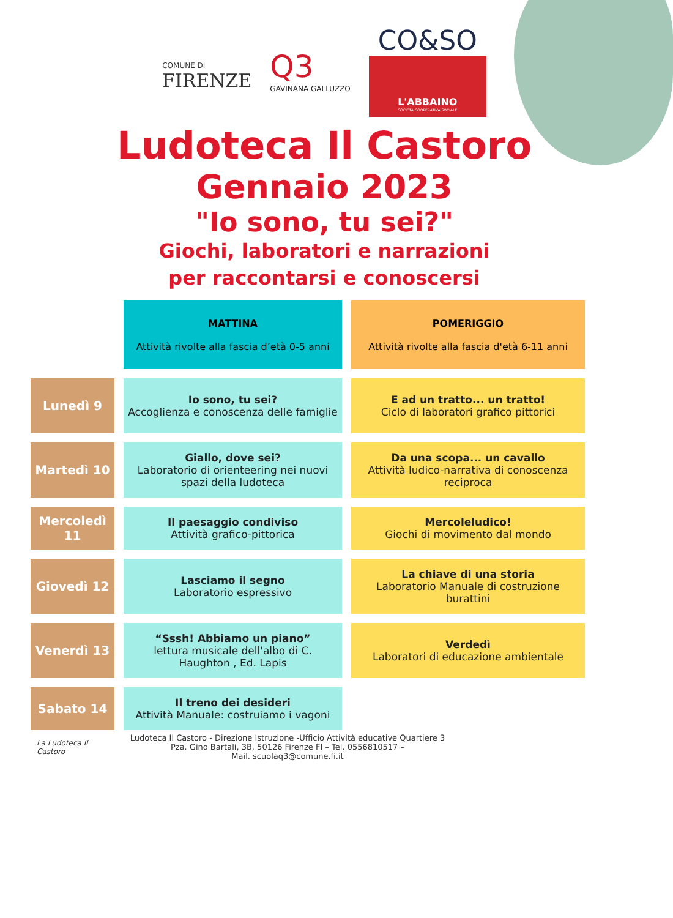COMUNE DI
FIRENZE
Q3
GAVINANA GALLUZZO
CO&SO
L'ABBAINO
SOCIETÀ COOPERATIVA SOCIALE
Ludoteca Il Castoro
Gennaio 2023
"Io sono, tu sei?"
Giochi, laboratori e narrazioni
per raccontarsi e conoscersi
| | MATTINA Attività rivolte alla fascia d’età 0-5 anni | POMERIGGIO Attività rivolte alla fascia d'età 6-11 anni |
| Lunedì 9 | Io sono, tu sei? Accoglienza e conoscenza delle famiglie | E ad un tratto... un tratto! Ciclo di laboratori grafico pittorici |
| Martedì 10 | Giallo, dove sei? Laboratorio di orienteering nei nuovi spazi della ludoteca | Da una scopa... un cavallo Attività ludico-narrativa di conoscenza reciproca |
| Mercoledì 11 | Il paesaggio condiviso Attività grafico-pittorica | Mercoleludico! Giochi di movimento dal mondo |
| Giovedì 12 | Lasciamo il segno Laboratorio espressivo | La chiave di una storia Laboratorio Manuale di costruzione burattini |
| Venerdì 13 | “Sssh! Abbiamo un piano” lettura musicale dell'albo di C. Haughton , Ed. Lapis | Verdedì Laboratori di educazione ambientale |
| Sabato 14 | Il treno dei desideri Attività Manuale: costruiamo i vagoni | |
La Ludoteca Il Castoro
Ludoteca Il Castoro - Direzione Istruzione -Ufficio Attività educative Quartiere 3
Pza. Gino Bartali, 3B, 50126 Firenze FI – Tel. 0556810517 –
Mail. scuolaq3@comune.fi.it